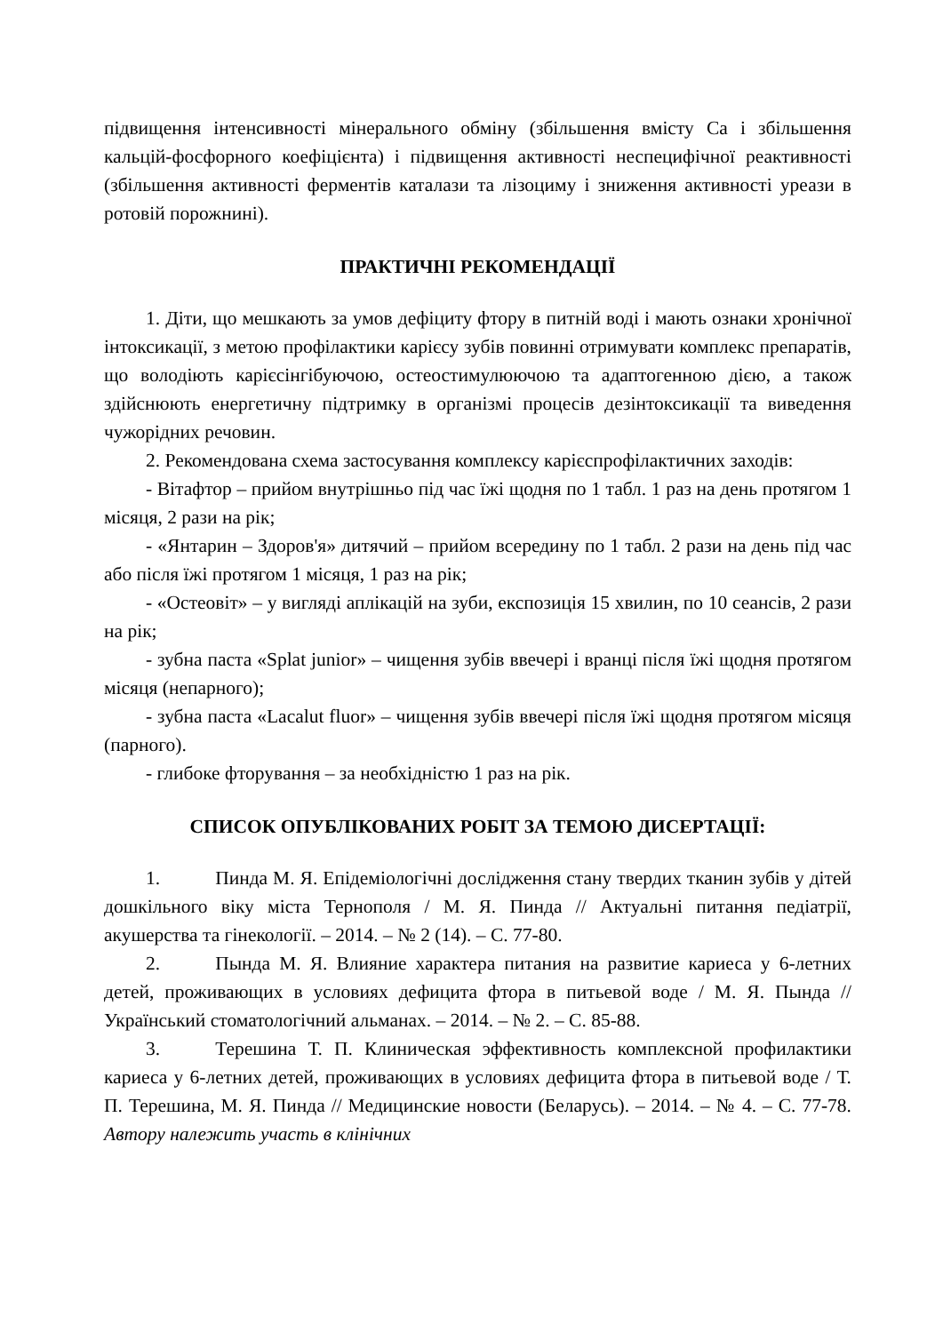підвищення інтенсивності мінерального обміну (збільшення вмісту Са і збільшення кальцій-фосфорного коефіцієнта) і підвищення активності неспецифічної реактивності (збільшення активності ферментів каталази та лізоциму і зниження активності уреази в ротовій порожнині).
ПРАКТИЧНІ РЕКОМЕНДАЦІЇ
1. Діти, що мешкають за умов дефіциту фтору в питній воді і мають ознаки хронічної інтоксикації, з метою профілактики карієсу зубів повинні отримувати комплекс препаратів, що володіють карієсінгібуючою, остеостимулюючою та адаптогенною дією, а також здійснюють енергетичну підтримку в організмі процесів дезінтоксикації та виведення чужорідних речовин.
2. Рекомендована схема застосування комплексу карієспрофілактичних заходів:
- Вітафтор – прийом внутрішньо під час їжі щодня по 1 табл. 1 раз на день протягом 1 місяця, 2 рази на рік;
- «Янтарин – Здоров'я» дитячий – прийом всередину по 1 табл. 2 рази на день під час або після їжі протягом 1 місяця, 1 раз на рік;
- «Остеовіт» – у вигляді аплікацій на зуби, експозиція 15 хвилин, по 10 сеансів, 2 рази на рік;
- зубна паста «Splat junior» – чищення зубів ввечері і вранці після їжі щодня протягом місяця (непарного);
- зубна паста «Lacalut fluor» – чищення зубів ввечері після їжі щодня протягом місяця (парного).
- глибоке фторування – за необхідністю 1 раз на рік.
СПИСОК ОПУБЛІКОВАНИХ РОБІТ ЗА ТЕМОЮ ДИСЕРТАЦІЇ:
1. Пинда М. Я. Епідеміологічні дослідження стану твердих тканин зубів у дітей дошкільного віку міста Тернополя / М. Я. Пинда // Актуальні питання педіатрії, акушерства та гінекології. – 2014. – № 2 (14). – С. 77-80.
2. Пында М. Я. Влияние характера питания на развитие кариеса у 6-летних детей, проживающих в условиях дефицита фтора в питьевой воде / М. Я. Пында // Український стоматологічний альманах. – 2014. – № 2. – С. 85-88.
3. Терешина Т. П. Клиническая эффективность комплексной профилактики кариеса у 6-летних детей, проживающих в условиях дефицита фтора в питьевой воде / Т. П. Терешина, М. Я. Пинда // Медицинские новости (Беларусь). – 2014. – № 4. – С. 77-78. Автору належить участь в клінічних